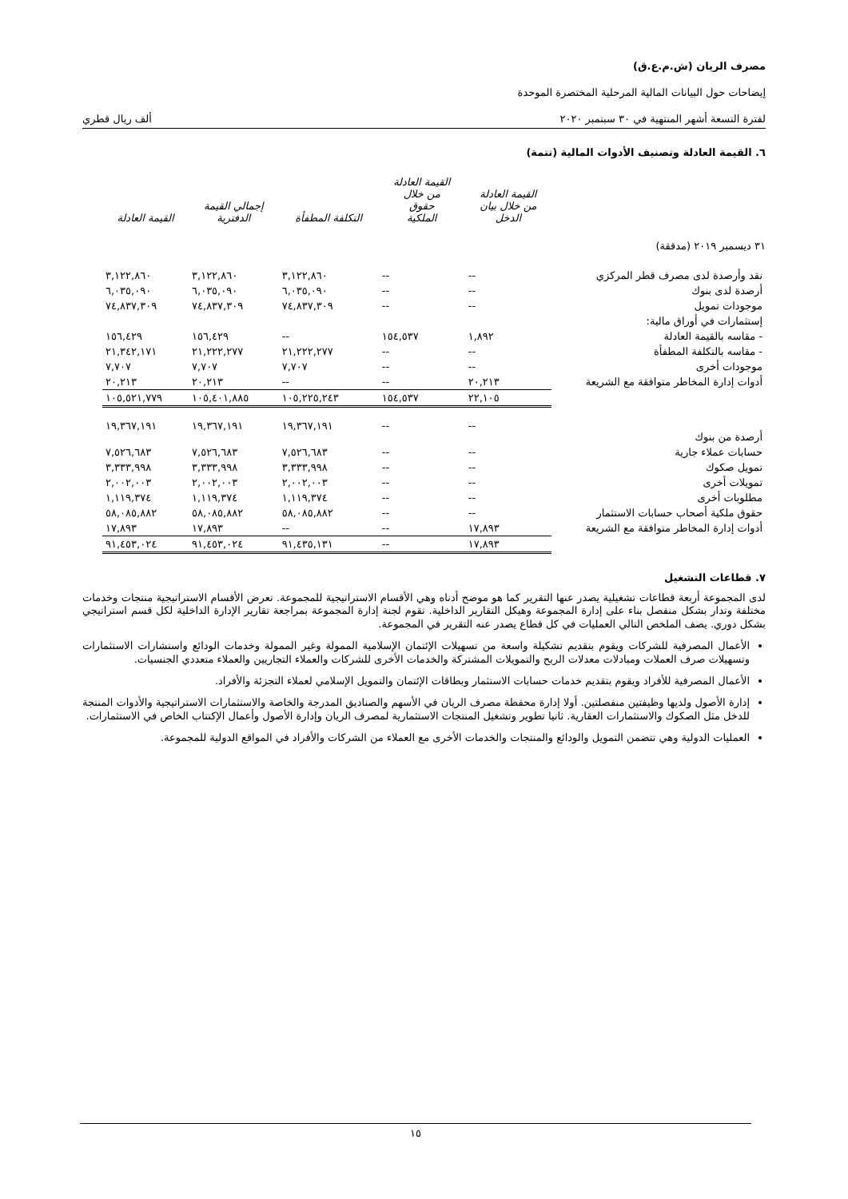مصرف الريان (ش.م.ع.ق)
إيضاحات حول البيانات المالية المرحلية المختصرة الموحدة
لفترة التسعة أشهر المنتهية في ٣٠ سبتمبر ٢٠٢٠ ألف ريال قطري
٦. القيمة العادلة وتصنيف الأدوات المالية (تتمة)
| | القيمة العادلة من خلال بيان الدخل | القيمة العادلة من خلال حقوق الملكية | التكلفة المطفأة | إجمالي القيمة الدفترية | القيمة العادلة |
| --- | --- | --- | --- | --- | --- |
| ٣١ ديسمبر ٢٠١٩ (مدققة) | | | | | |
| نقد وأرصدة لدى مصرف قطر المركزي | -- | -- | ٣,١٢٢,٨٦٠ | ٣,١٢٢,٨٦٠ | ٣,١٢٢,٨٦٠ |
| أرصدة لدى بنوك | -- | -- | ٦,٠٣٥,٠٩٠ | ٦,٠٣٥,٠٩٠ | ٦,٠٣٥,٠٩٠ |
| موجودات تمويل | -- | -- | ٧٤,٨٣٧,٣٠٩ | ٧٤,٨٣٧,٣٠٩ | ٧٤,٨٣٧,٣٠٩ |
| إستثمارات في أوراق مالية: | | | | | |
| - مقاسه بالقيمة العادلة | ١,٨٩٢ | ١٥٤,٥٣٧ | -- | ١٥٦,٤٢٩ | ١٥٦,٤٢٩ |
| - مقاسه بالتكلفة المطفأة | -- | -- | ٢١,٢٢٢,٢٧٧ | ٢١,٢٢٢,٢٧٧ | ٢١,٣٤٢,١٧١ |
| موجودات أخرى | -- | -- | ٧,٧٠٧ | ٧,٧٠٧ | ٧,٧٠٧ |
| أدوات إدارة المخاطر متوافقة مع الشريعة | ٢٠,٢١٣ | -- | -- | ٢٠,٢١٣ | ٢٠,٢١٣ |
| | ٢٢,١٠٥ | ١٥٤,٥٣٧ | ١٠٥,٢٢٥,٢٤٣ | ١٠٥,٤٠١,٨٨٥ | ١٠٥,٥٢١,٧٧٩ |
| أرصدة من بنوك | -- | -- | ١٩,٣٦٧,١٩١ | ١٩,٣٦٧,١٩١ | ١٩,٣٦٧,١٩١ |
| حسابات عملاء جارية | -- | -- | ٧,٥٢٦,٦٨٣ | ٧,٥٢٦,٦٨٣ | ٧,٥٢٦,٦٨٣ |
| تمويل صكوك | -- | -- | ٣,٣٣٣,٩٩٨ | ٣,٣٣٣,٩٩٨ | ٣,٣٣٣,٩٩٨ |
| تمويلات أخرى | -- | -- | ٢,٠٠٢,٠٠٣ | ٢,٠٠٢,٠٠٣ | ٢,٠٠٢,٠٠٣ |
| مطلوبات أخرى | -- | -- | ١,١١٩,٣٧٤ | ١,١١٩,٣٧٤ | ١,١١٩,٣٧٤ |
| حقوق ملكية أصحاب حسابات الاستثمار | -- | -- | ٥٨,٠٨٥,٨٨٢ | ٥٨,٠٨٥,٨٨٢ | ٥٨,٠٨٥,٨٨٢ |
| أدوات إدارة المخاطر متوافقة مع الشريعة | ١٧,٨٩٣ | -- | -- | ١٧,٨٩٣ | ١٧,٨٩٣ |
| | ١٧,٨٩٣ | -- | ٩١,٤٣٥,١٣١ | ٩١,٤٥٣,٠٢٤ | ٩١,٤٥٣,٠٢٤ |
٧. قطاعات التشغيل
لدى المجموعة أربعة قطاعات تشغيلية يصدر عنها التقرير كما هو موضح أدناه وهي الأقسام الاستراتيجية للمجموعة. تعرض الأقسام الاستراتيجية منتجات وخدمات مختلفة وتدار بشكل منفصل بناء على إدارة المجموعة وهيكل التقارير الداخلية. تقوم لجنة إدارة المجموعة بمراجعة تقارير الإدارة الداخلية لكل قسم استراتيجي بشكل دوري. يصف الملخص التالي العمليات في كل قطاع يصدر عنه التقرير في المجموعة.
الأعمال المصرفية للشركات ويقوم بتقديم تشكيلة واسعة من تسهيلات الإئتمان الإسلامية الممولة وغير الممولة وخدمات الودائع واستشارات الاستثمارات وتسهيلات صرف العملات ومبادلات معدلات الربح والتمويلات المشتركة والخدمات الأخرى للشركات والعملاء التجاريين والعملاء متعددي الجنسيات.
الأعمال المصرفية للأفراد ويقوم بتقديم خدمات حسابات الاستثمار وبطاقات الإئتمان والتمويل الإسلامي لعملاء التجزئة والأفراد.
إدارة الأصول ولديها وظيفتين منفصلتين. أولا إدارة محفظة مصرف الريان في الأسهم والصناديق المدرجة والخاصة والاستثمارات الاستراتيجية والأدوات المنتجة للدخل مثل الصكوك والاستثمارات العقارية. ثانيا تطوير وتشغيل المنتجات الاستثمارية لمصرف الريان وإدارة الأصول وأعمال الإكتتاب الخاص في الاستثمارات.
العمليات الدولية وهي تتضمن التمويل والودائع والمنتجات والخدمات الأخرى مع العملاء من الشركات والأفراد في المواقع الدولية للمجموعة.
١٥